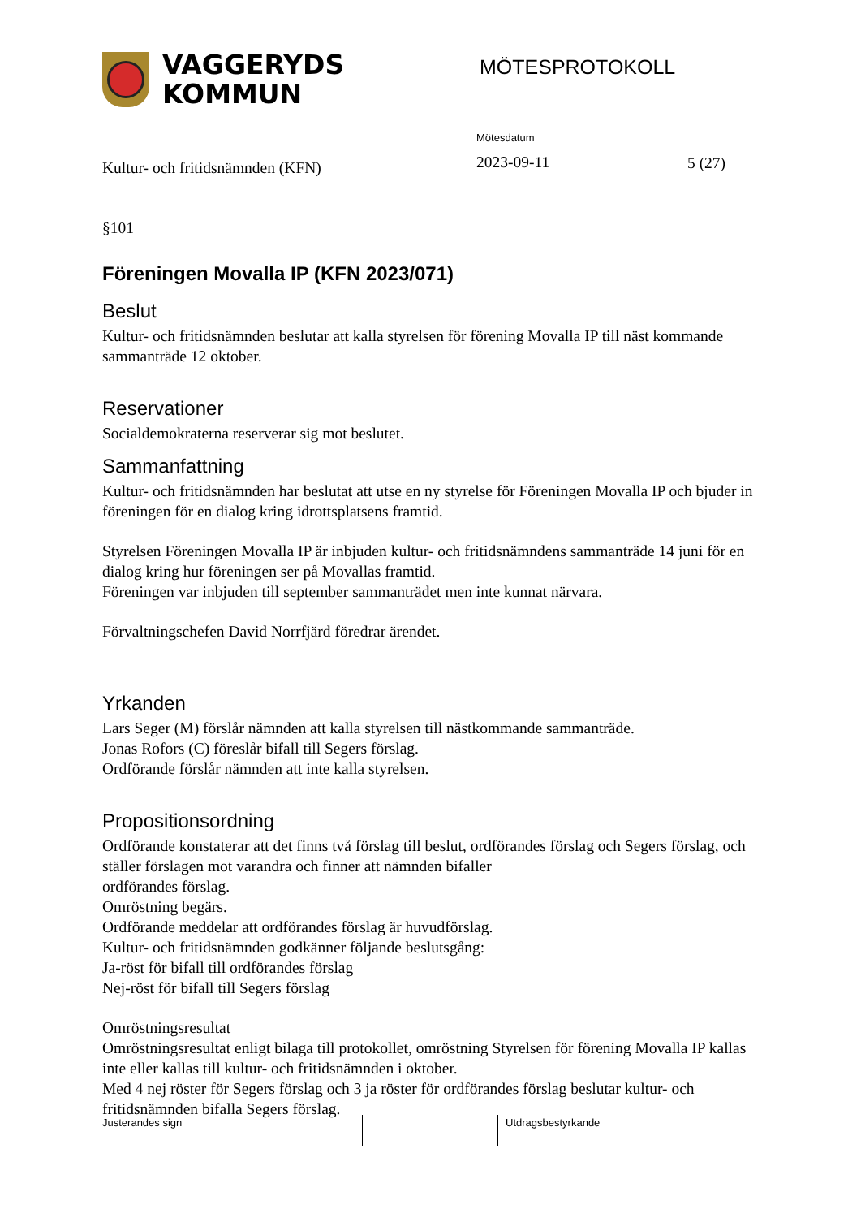VAGGERYDS
KOMMUN
MÖTESPROTOKOLL
Kultur- och fritidsnämnden (KFN)
Mötesdatum
2023-09-11
5 (27)
§101
Föreningen Movalla IP (KFN 2023/071)
Beslut
Kultur- och fritidsnämnden beslutar att kalla styrelsen för förening Movalla IP till näst kommande sammanträde 12 oktober.
Reservationer
Socialdemokraterna reserverar sig mot beslutet.
Sammanfattning
Kultur- och fritidsnämnden har beslutat att utse en ny styrelse för Föreningen Movalla IP och bjuder in föreningen för en dialog kring idrottsplatsens framtid.
Styrelsen Föreningen Movalla IP är inbjuden kultur- och fritidsnämndens sammanträde 14 juni för en dialog kring hur föreningen ser på Movallas framtid.
Föreningen var inbjuden till september sammanträdet men inte kunnat närvara.
Förvaltningschefen David Norrfjärd föredrar ärendet.
Yrkanden
Lars Seger (M) förslår nämnden att kalla styrelsen till nästkommande sammanträde.
Jonas Rofors (C) föreslår bifall till Segers förslag.
Ordförande förslår nämnden att inte kalla styrelsen.
Propositionsordning
Ordförande konstaterar att det finns två förslag till beslut, ordförandes förslag och Segers förslag, och ställer förslagen mot varandra och finner att nämnden bifaller
ordförandes förslag.
Omröstning begärs.
Ordförande meddelar att ordförandes förslag är huvudförslag.
Kultur- och fritidsnämnden godkänner följande beslutsgång:
Ja-röst för bifall till ordförandes förslag
Nej-röst för bifall till Segers förslag
Omröstningsresultat
Omröstningsresultat enligt bilaga till protokollet, omröstning Styrelsen för förening Movalla IP kallas inte eller kallas till kultur- och fritidsnämnden i oktober.
Med 4 nej röster för Segers förslag och 3 ja röster för ordförandes förslag beslutar kultur- och fritidsnämnden bifalla Segers förslag.
Justerandes sign
Utdragsbestyrkande